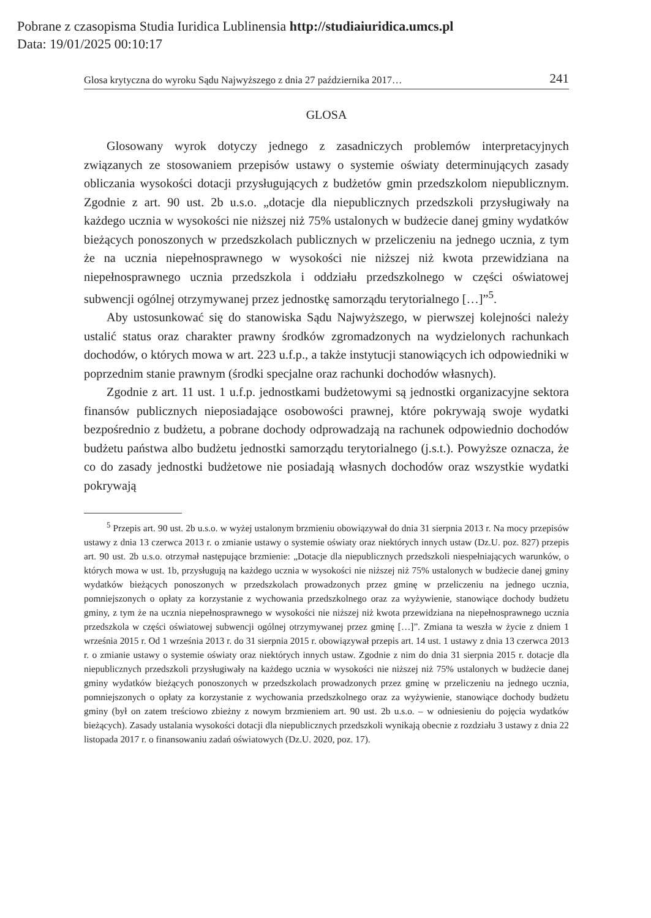Pobrane z czasopisma Studia Iuridica Lublinensia http://studiaiuridica.umcs.pl
Data: 19/01/2025 00:10:17
Glosa krytyczna do wyroku Sądu Najwyższego z dnia 27 października 2017… 241
GLOSA
Glosowany wyrok dotyczy jednego z zasadniczych problemów interpretacyjnych związanych ze stosowaniem przepisów ustawy o systemie oświaty determinujących zasady obliczania wysokości dotacji przysługujących z budżetów gmin przedszkolom niepublicznym. Zgodnie z art. 90 ust. 2b u.s.o. „dotacje dla niepublicznych przedszkoli przysługiwały na każdego ucznia w wysokości nie niższej niż 75% ustalonych w budżecie danej gminy wydatków bieżących ponoszonych w przedszkolach publicznych w przeliczeniu na jednego ucznia, z tym że na ucznia niepełnosprawnego w wysokości nie niższej niż kwota przewidziana na niepełnosprawnego ucznia przedszkola i oddziału przedszkolnego w części oświatowej subwencji ogólnej otrzymywanej przez jednostkę samorządu terytorialnego […]”<sup>5</sup>.
Aby ustosunkować się do stanowiska Sądu Najwyższego, w pierwszej kolejności należy ustalić status oraz charakter prawny środków zgromadzonych na wydzielonych rachunkach dochodów, o których mowa w art. 223 u.f.p., a także instytucji stanowiących ich odpowiedniki w poprzednim stanie prawnym (środki specjalne oraz rachunki dochodów własnych).
Zgodnie z art. 11 ust. 1 u.f.p. jednostkami budżetowymi są jednostki organizacyjne sektora finansów publicznych nieposiadające osobowości prawnej, które pokrywają swoje wydatki bezpośrednio z budżetu, a pobrane dochody odprowadzają na rachunek odpowiednio dochodów budżetu państwa albo budżetu jednostki samorządu terytorialnego (j.s.t.). Powyższe oznacza, że co do zasady jednostki budżetowe nie posiadają własnych dochodów oraz wszystkie wydatki pokrywają
<sup>5</sup> Przepis art. 90 ust. 2b u.s.o. w wyżej ustalonym brzmieniu obowiązywał do dnia 31 sierpnia 2013 r. Na mocy przepisów ustawy z dnia 13 czerwca 2013 r. o zmianie ustawy o systemie oświaty oraz niektórych innych ustaw (Dz.U. poz. 827) przepis art. 90 ust. 2b u.s.o. otrzymał następujące brzmienie: „Dotacje dla niepublicznych przedszkoli niespełniających warunków, o których mowa w ust. 1b, przysługują na każdego ucznia w wysokości nie niższej niż 75% ustalonych w budżecie danej gminy wydatków bieżących ponoszonych w przedszkolach prowadzonych przez gminę w przeliczeniu na jednego ucznia, pomniejszonych o opłaty za korzystanie z wychowania przedszkolnego oraz za wyżywienie, stanowiące dochody budżetu gminy, z tym że na ucznia niepełnosprawnego w wysokości nie niższej niż kwota przewidziana na niepełnosprawnego ucznia przedszkola w części oświatowej subwencji ogólnej otrzymywanej przez gminę […]”. Zmiana ta weszła w życie z dniem 1 września 2015 r. Od 1 września 2013 r. do 31 sierpnia 2015 r. obowiązywał przepis art. 14 ust. 1 ustawy z dnia 13 czerwca 2013 r. o zmianie ustawy o systemie oświaty oraz niektórych innych ustaw. Zgodnie z nim do dnia 31 sierpnia 2015 r. dotacje dla niepublicznych przedszkoli przysługiwały na każdego ucznia w wysokości nie niższej niż 75% ustalonych w budżecie danej gminy wydatków bieżących ponoszonych w przedszkolach prowadzonych przez gminę w przeliczeniu na jednego ucznia, pomniejszonych o opłaty za korzystanie z wychowania przedszkolnego oraz za wyżywienie, stanowiące dochody budżetu gminy (był on zatem treściowo zbieżny z nowym brzmieniem art. 90 ust. 2b u.s.o. – w odniesieniu do pojęcia wydatków bieżących). Zasady ustalania wysokości dotacji dla niepublicznych przedszkoli wynikają obecnie z rozdziału 3 ustawy z dnia 22 listopada 2017 r. o finansowaniu zadań oświatowych (Dz.U. 2020, poz. 17).